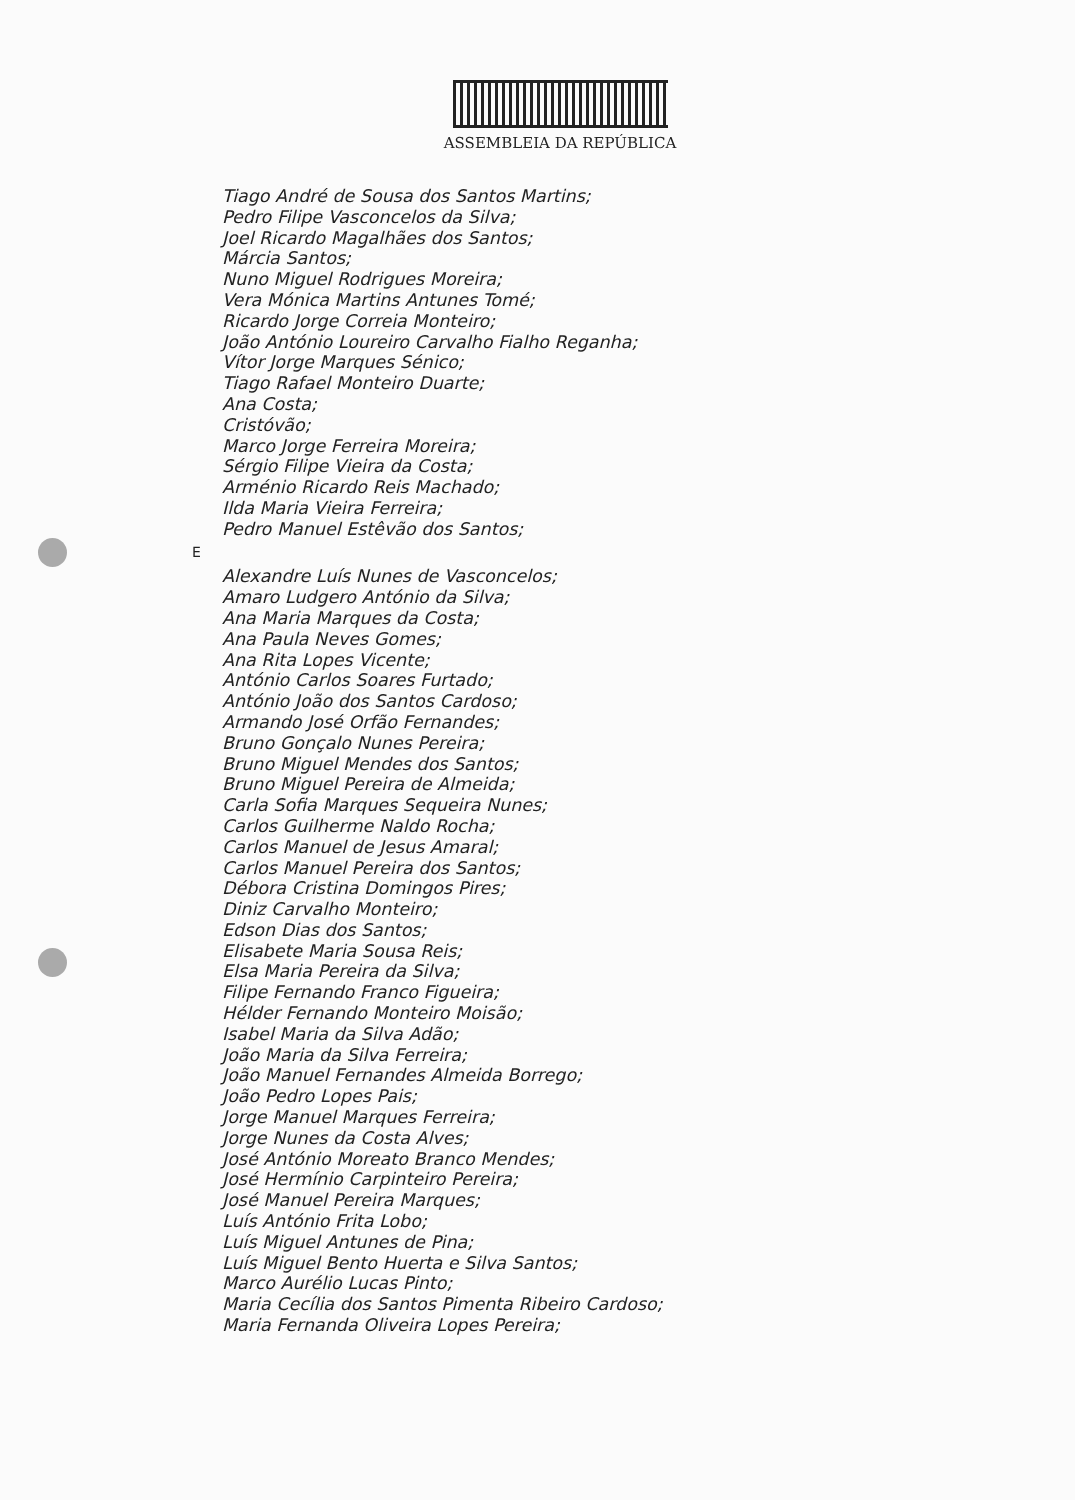ASSEMBLEIA DA REPÚBLICA
Tiago André de Sousa dos Santos Martins;
Pedro Filipe Vasconcelos da Silva;
Joel Ricardo Magalhães dos Santos;
Márcia Santos;
Nuno Miguel Rodrigues Moreira;
Vera Mónica Martins Antunes Tomé;
Ricardo Jorge Correia Monteiro;
João António Loureiro Carvalho Fialho Reganha;
Vítor Jorge Marques Sénico;
Tiago Rafael Monteiro Duarte;
Ana Costa;
Cristóvão;
Marco Jorge Ferreira Moreira;
Sérgio Filipe Vieira da Costa;
Arménio Ricardo Reis Machado;
Ilda Maria Vieira Ferreira;
Pedro Manuel Estêvão dos Santos;
E
Alexandre Luís Nunes de Vasconcelos;
Amaro Ludgero António da Silva;
Ana Maria Marques da Costa;
Ana Paula Neves Gomes;
Ana Rita Lopes Vicente;
António Carlos Soares Furtado;
António João dos Santos Cardoso;
Armando José Orfão Fernandes;
Bruno Gonçalo Nunes Pereira;
Bruno Miguel Mendes dos Santos;
Bruno Miguel Pereira de Almeida;
Carla Sofia Marques Sequeira Nunes;
Carlos Guilherme Naldo Rocha;
Carlos Manuel de Jesus Amaral;
Carlos Manuel Pereira dos Santos;
Débora Cristina Domingos Pires;
Diniz Carvalho Monteiro;
Edson Dias dos Santos;
Elisabete Maria Sousa Reis;
Elsa Maria Pereira da Silva;
Filipe Fernando Franco Figueira;
Hélder Fernando Monteiro Moisão;
Isabel Maria da Silva Adão;
João Maria da Silva Ferreira;
João Manuel Fernandes Almeida Borrego;
João Pedro Lopes Pais;
Jorge Manuel Marques Ferreira;
Jorge Nunes da Costa Alves;
José António Moreato Branco Mendes;
José Hermínio Carpinteiro Pereira;
José Manuel Pereira Marques;
Luís António Frita Lobo;
Luís Miguel Antunes de Pina;
Luís Miguel Bento Huerta e Silva Santos;
Marco Aurélio Lucas Pinto;
Maria Cecília dos Santos Pimenta Ribeiro Cardoso;
Maria Fernanda Oliveira Lopes Pereira;